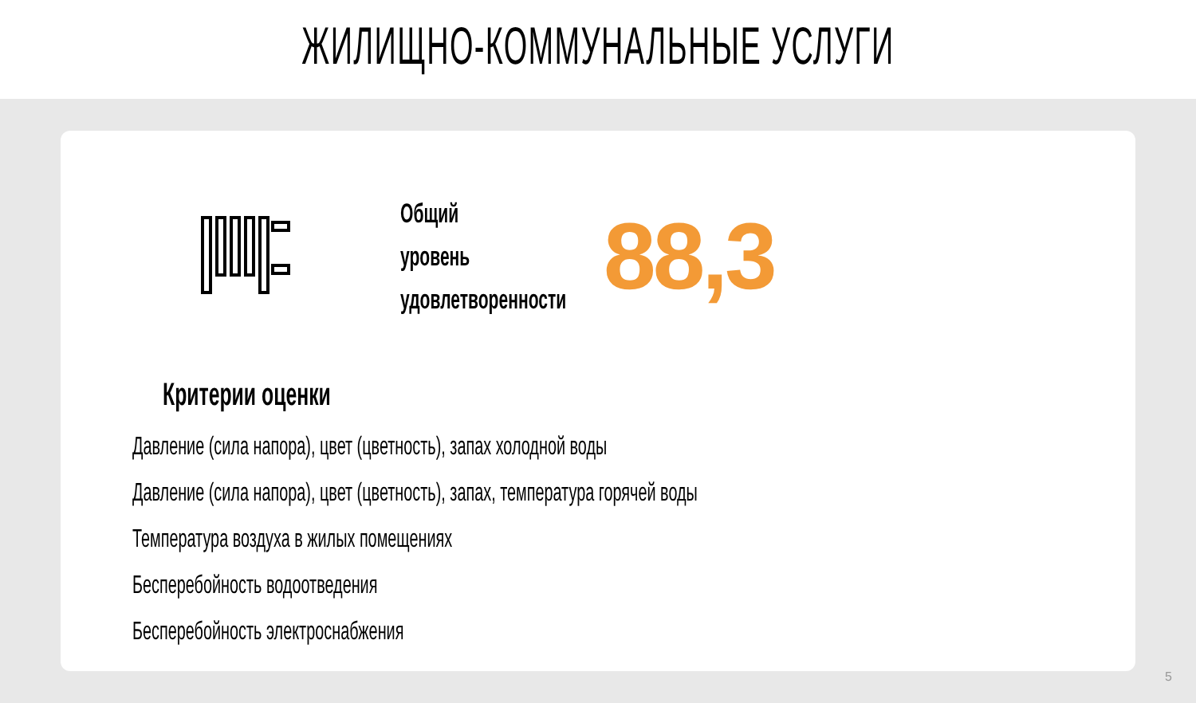ЖИЛИЩНО-КОММУНАЛЬНЫЕ УСЛУГИ
Общий уровень удовлетворенности
88,3
Критерии оценки
Давление (сила напора), цвет (цветность), запах холодной воды
Давление (сила напора), цвет (цветность), запах, температура горячей воды
Температура воздуха в жилых помещениях
Бесперебойность водоотведения
Бесперебойность электроснабжения
5